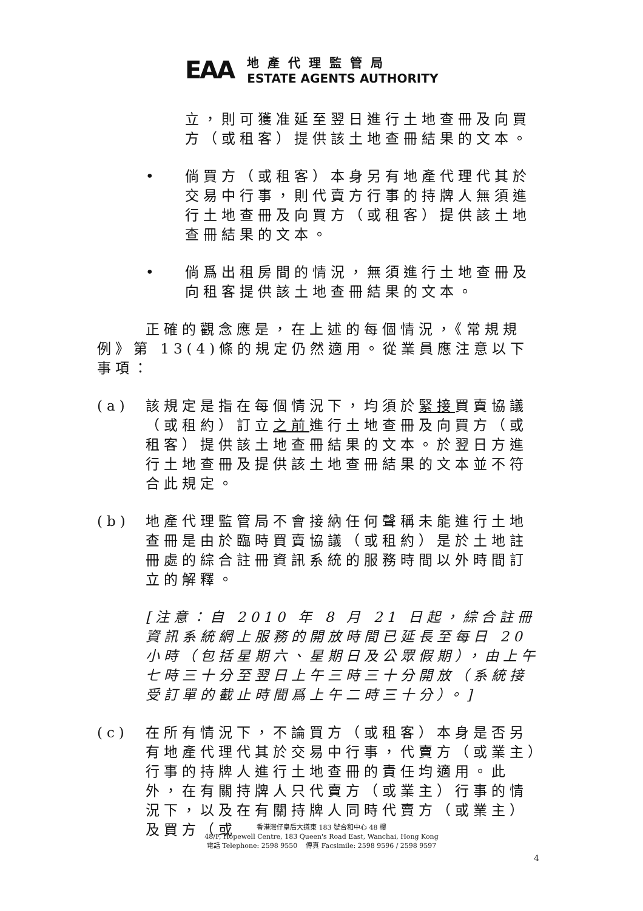EAA
地產代理監管局
ESTATE AGENTS AUTHORITY
立，則可獲准延至翌日進行土地查冊及向買方（或租客）提供該土地查冊結果的文本。
• 倘買方（或租客）本身另有地產代理代其於交易中行事，則代賣方行事的持牌人無須進行土地查冊及向買方（或租客）提供該土地查冊結果的文本。
• 倘爲出租房間的情況，無須進行土地查冊及向租客提供該土地查冊結果的文本。
正確的觀念應是，在上述的每個情況，《常規規例》第 13(4)條的規定仍然適用。從業員應注意以下事項：
(a) 該規定是指在每個情況下，均須於緊接買賣協議（或租約）訂立之前進行土地查冊及向買方（或租客）提供該土地查冊結果的文本。於翌日方進行土地查冊及提供該土地查冊結果的文本並不符合此規定。
(b) 地產代理監管局不會接納任何聲稱未能進行土地查冊是由於臨時買賣協議（或租約）是於土地註冊處的綜合註冊資訊系統的服務時間以外時間訂立的解釋。
[注意：自 2010 年 8 月 21 日起，綜合註冊資訊系統網上服務的開放時間已延長至每日 20 小時（包括星期六、星期日及公眾假期），由上午七時三十分至翌日上午三時三十分開放（系統接受訂單的截止時間爲上午二時三十分）。]
(c) 在所有情況下，不論買方（或租客）本身是否另有地產代理代其於交易中行事，代賣方（或業主）行事的持牌人進行土地查冊的責任均適用。此外，在有關持牌人只代賣方（或業主）行事的情況下，以及在有關持牌人同時代賣方（或業主）及買方（或
香港灣仔皇后大道東 183 號合和中心 48 樓
48/F, Hopewell Centre, 183 Queen's Road East, Wanchai, Hong Kong
電話 Telephone: 2598 9550 傳真 Facsimile: 2598 9596 / 2598 9597
4